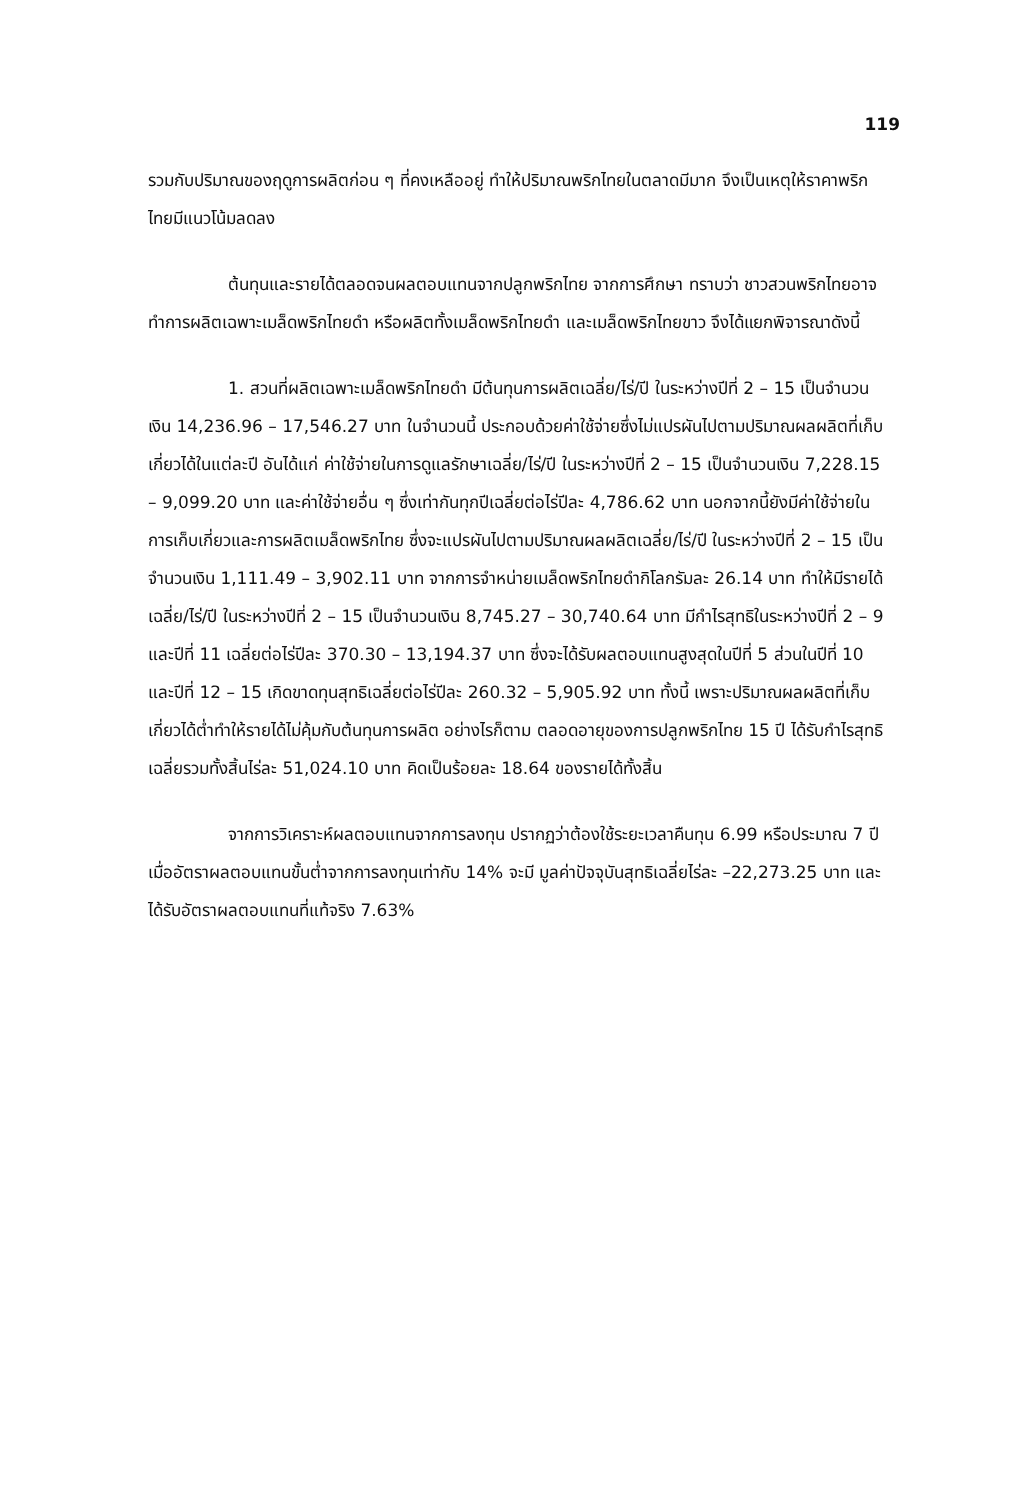119
รวมกับปริมาณของฤดูการผลิตก่อน ๆ ที่คงเหลืออยู่ ทำให้ปริมาณพริกไทยในตลาดมีมาก จึงเป็นเหตุให้ราคาพริกไทยมีแนวโน้มลดลง
ต้นทุนและรายได้ตลอดจนผลตอบแทนจากปลูกพริกไทย จากการศึกษา ทราบว่า ชาวสวนพริกไทยอาจทำการผลิตเฉพาะเมล็ดพริกไทยดำ หรือผลิตทั้งเมล็ดพริกไทยดำ และเมล็ดพริกไทยขาว จึงได้แยกพิจารณาดังนี้
1. สวนที่ผลิตเฉพาะเมล็ดพริกไทยดำ มีต้นทุนการผลิตเฉลี่ย/ไร่/ปี ในระหว่างปีที่ 2 – 15 เป็นจำนวนเงิน 14,236.96 – 17,546.27 บาท ในจำนวนนี้ ประกอบด้วยค่าใช้จ่ายซึ่งไม่แปรผันไปตามปริมาณผลผลิตที่เก็บเกี่ยวได้ในแต่ละปี อันได้แก่ ค่าใช้จ่ายในการดูแลรักษาเฉลี่ย/ไร่/ปี ในระหว่างปีที่ 2 – 15 เป็นจำนวนเงิน 7,228.15 – 9,099.20 บาท และค่าใช้จ่ายอื่น ๆ ซึ่งเท่ากันทุกปีเฉลี่ยต่อไร่ปีละ 4,786.62 บาท นอกจากนี้ยังมีค่าใช้จ่ายในการเก็บเกี่ยวและการผลิตเมล็ดพริกไทย ซึ่งจะแปรผันไปตามปริมาณผลผลิตเฉลี่ย/ไร่/ปี ในระหว่างปีที่ 2 – 15 เป็นจำนวนเงิน 1,111.49 – 3,902.11 บาท จากการจำหน่ายเมล็ดพริกไทยดำกิโลกรัมละ 26.14 บาท ทำให้มีรายได้เฉลี่ย/ไร่/ปี ในระหว่างปีที่ 2 – 15 เป็นจำนวนเงิน 8,745.27 – 30,740.64 บาท มีกำไรสุทธิในระหว่างปีที่ 2 – 9 และปีที่ 11 เฉลี่ยต่อไร่ปีละ 370.30 – 13,194.37 บาท ซึ่งจะได้รับผลตอบแทนสูงสุดในปีที่ 5 ส่วนในปีที่ 10 และปีที่ 12 – 15 เกิดขาดทุนสุทธิเฉลี่ยต่อไร่ปีละ 260.32 – 5,905.92 บาท ทั้งนี้ เพราะปริมาณผลผลิตที่เก็บเกี่ยวได้ต่ำทำให้รายได้ไม่คุ้มกับต้นทุนการผลิต อย่างไรก็ตาม ตลอดอายุของการปลูกพริกไทย 15 ปี ได้รับกำไรสุทธิเฉลี่ยรวมทั้งสิ้นไร่ละ 51,024.10 บาท คิดเป็นร้อยละ 18.64 ของรายได้ทั้งสิ้น
จากการวิเคราะห์ผลตอบแทนจากการลงทุน ปรากฏว่าต้องใช้ระยะเวลาคืนทุน 6.99 หรือประมาณ 7 ปี เมื่ออัตราผลตอบแทนขั้นต่ำจากการลงทุนเท่ากับ 14% จะมี มูลค่าปัจจุบันสุทธิเฉลี่ยไร่ละ –22,273.25 บาท และได้รับอัตราผลตอบแทนที่แท้จริง 7.63%